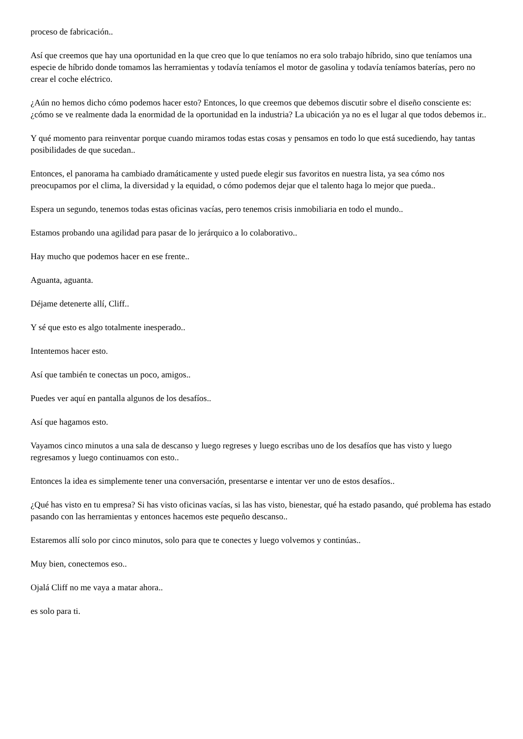proceso de fabricación..
Así que creemos que hay una oportunidad en la que creo que lo que teníamos no era solo trabajo híbrido, sino que teníamos una especie de híbrido donde tomamos las herramientas y todavía teníamos el motor de gasolina y todavía teníamos baterías, pero no crear el coche eléctrico.
¿Aún no hemos dicho cómo podemos hacer esto? Entonces, lo que creemos que debemos discutir sobre el diseño consciente es: ¿cómo se ve realmente dada la enormidad de la oportunidad en la industria? La ubicación ya no es el lugar al que todos debemos ir..
Y qué momento para reinventar porque cuando miramos todas estas cosas y pensamos en todo lo que está sucediendo, hay tantas posibilidades de que sucedan..
Entonces, el panorama ha cambiado dramáticamente y usted puede elegir sus favoritos en nuestra lista, ya sea cómo nos preocupamos por el clima, la diversidad y la equidad, o cómo podemos dejar que el talento haga lo mejor que pueda..
Espera un segundo, tenemos todas estas oficinas vacías, pero tenemos crisis inmobiliaria en todo el mundo..
Estamos probando una agilidad para pasar de lo jerárquico a lo colaborativo..
Hay mucho que podemos hacer en ese frente..
Aguanta, aguanta.
Déjame detenerte allí, Cliff..
Y sé que esto es algo totalmente inesperado..
Intentemos hacer esto.
Así que también te conectas un poco, amigos..
Puedes ver aquí en pantalla algunos de los desafíos..
Así que hagamos esto.
Vayamos cinco minutos a una sala de descanso y luego regreses y luego escribas uno de los desafíos que has visto y luego regresamos y luego continuamos con esto..
Entonces la idea es simplemente tener una conversación, presentarse e intentar ver uno de estos desafíos..
¿Qué has visto en tu empresa? Si has visto oficinas vacías, si las has visto, bienestar, qué ha estado pasando, qué problema has estado pasando con las herramientas y entonces hacemos este pequeño descanso..
Estaremos allí solo por cinco minutos, solo para que te conectes y luego volvemos y continúas..
Muy bien, conectemos eso..
Ojalá Cliff no me vaya a matar ahora..
es solo para ti.